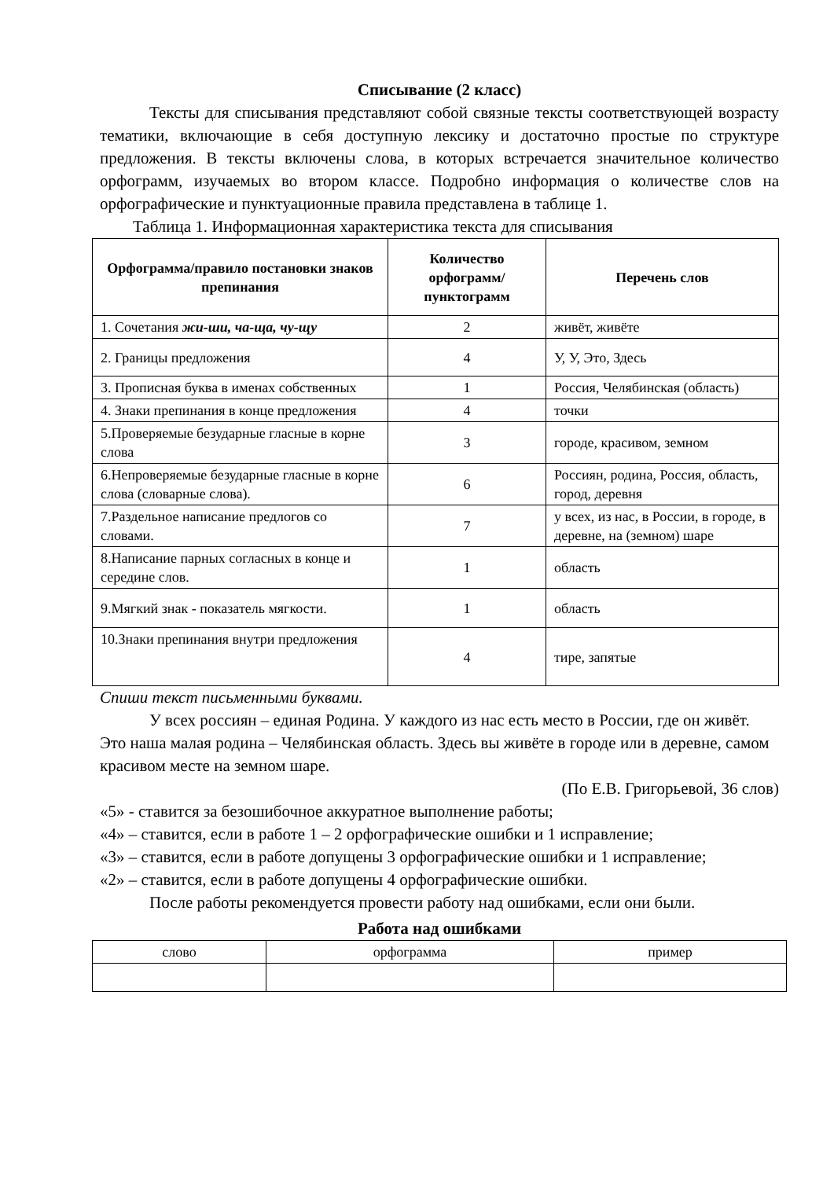Списывание (2 класс)
Тексты для списывания представляют собой связные тексты соответствующей возрасту тематики, включающие в себя доступную лексику и достаточно простые по структуре предложения. В тексты включены слова, в которых встречается значительное количество орфограмм, изучаемых во втором классе. Подробно информация о количестве слов на орфографические и пунктуационные правила представлена в таблице 1.
Таблица 1. Информационная характеристика текста для списывания
| Орфограмма/правило постановки знаков препинания | Количество орфограмм/ пунктограмм | Перечень слов |
| --- | --- | --- |
| 1. Сочетания жи-ши, ча-ща, чу-щу | 2 | живёт, живёте |
| 2. Границы предложения | 4 | У, У, Это, Здесь |
| 3. Прописная буква в именах собственных | 1 | Россия, Челябинская (область) |
| 4. Знаки препинания в конце предложения | 4 | точки |
| 5.Проверяемые безударные гласные в корне слова | 3 | городе, красивом, земном |
| 6.Непроверяемые безударные гласные в корне слова (словарные слова). | 6 | Россиян, родина, Россия, область, город, деревня |
| 7.Раздельное написание предлогов со словами. | 7 | у всех, из нас, в России, в городе, в деревне, на (земном) шаре |
| 8.Написание парных согласных в конце и середине слов. | 1 | область |
| 9.Мягкий знак - показатель мягкости. | 1 | область |
| 10.Знаки препинания внутри предложения | 4 | тире, запятые |
Спиши текст письменными буквами.
У всех россиян – единая Родина. У каждого из нас есть место в России, где он живёт. Это наша малая родина – Челябинская область. Здесь вы живёте в городе или в деревне, самом красивом месте на земном шаре.
(По Е.В. Григорьевой, 36 слов)
«5» - ставится за безошибочное аккуратное выполнение работы;
«4» – ставится, если в работе 1 – 2 орфографические ошибки и 1 исправление;
«3» – ставится, если в работе допущены 3 орфографические ошибки и 1 исправление;
«2» – ставится, если в работе допущены 4 орфографические ошибки.
После работы рекомендуется провести работу над ошибками, если они были.
Работа над ошибками
| слово | орфограмма | пример |